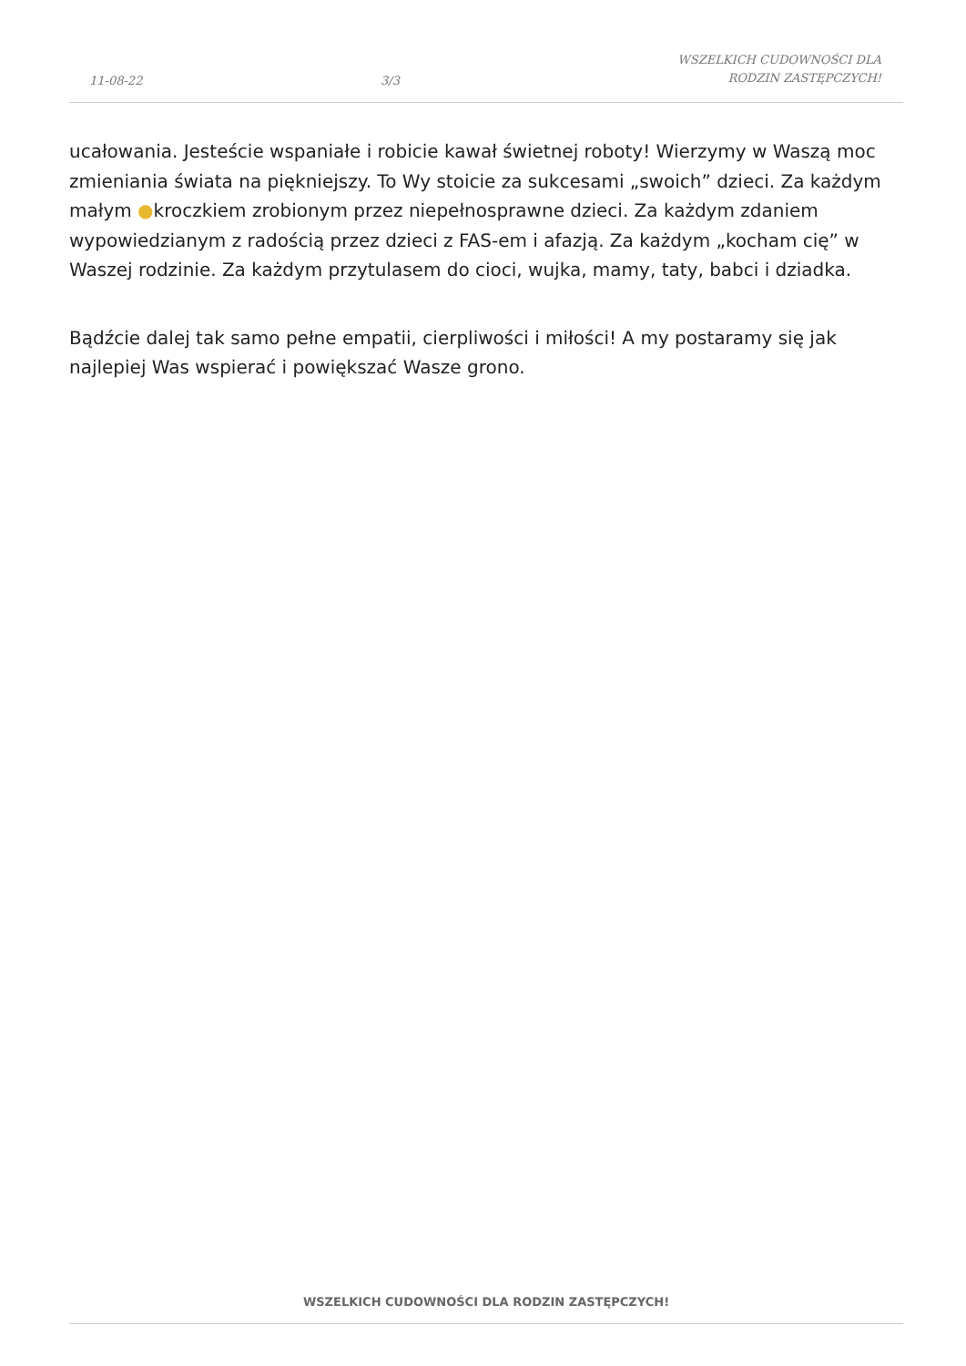11-08-22
3/3
WSZELKICH CUDOWNOŚCI DLA
RODZIN ZASTĘPCZYCH!
ucałowania. Jesteście wspaniałe i robicie kawał świetnej roboty! Wierzymy w Waszą moc zmieniania świata na piękniejszy. To Wy stoicie za sukcesami „swoich” dzieci. Za każdym małym ●kroczkiem zrobionym przez niepełnosprawne dzieci. Za każdym zdaniem wypowiedzianym z radością przez dzieci z FAS-em i afazją. Za każdym „kocham cię” w Waszej rodzinie. Za każdym przytulasem do cioci, wujka, mamy, taty, babci i dziadka.
Bądźcie dalej tak samo pełne empatii, cierpliwości i miłości! A my postaramy się jak najlepiej Was wspierać i powiększać Wasze grono.
WSZELKICH CUDOWNOŚCI DLA RODZIN ZASTĘPCZYCH!